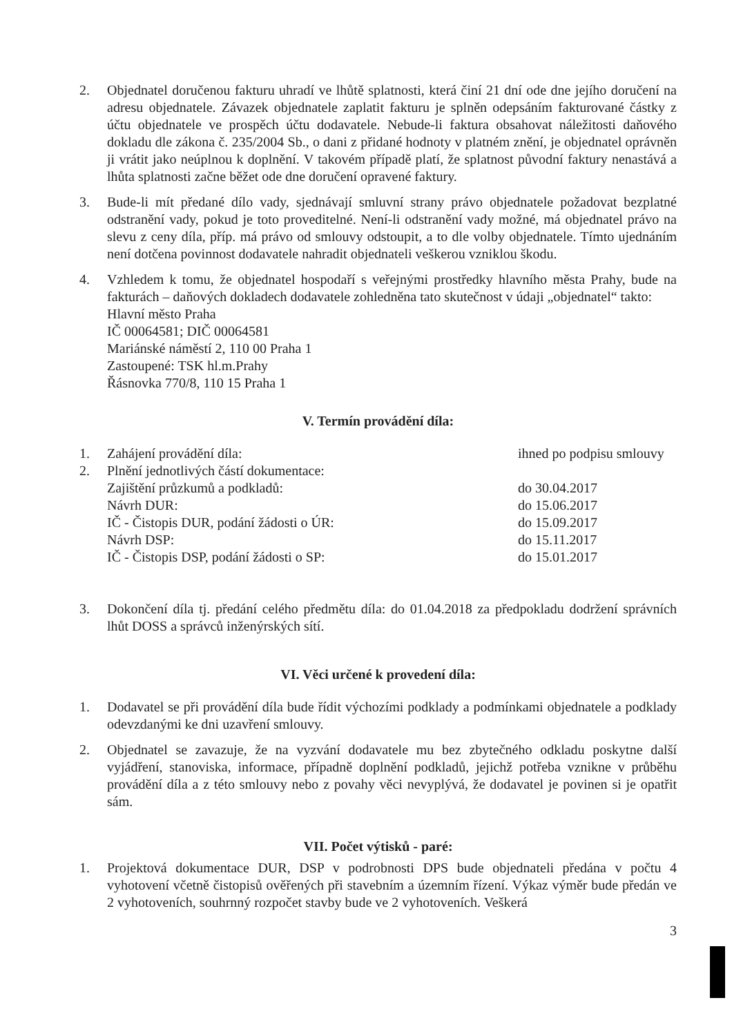2. Objednatel doručenou fakturu uhradí ve lhůtě splatnosti, která činí 21 dní ode dne jejího doručení na adresu objednatele. Závazek objednatele zaplatit fakturu je splněn odepsáním fakturované částky z účtu objednatele ve prospěch účtu dodavatele. Nebude-li faktura obsahovat náležitosti daňového dokladu dle zákona č. 235/2004 Sb., o dani z přidané hodnoty v platném znění, je objednatel oprávněn ji vrátit jako neúplnou k doplnění. V takovém případě platí, že splatnost původní faktury nenastává a lhůta splatnosti začne běžet ode dne doručení opravené faktury.
3. Bude-li mít předané dílo vady, sjednávají smluvní strany právo objednatele požadovat bezplatné odstranění vady, pokud je toto proveditelné. Není-li odstranění vady možné, má objednatel právo na slevu z ceny díla, příp. má právo od smlouvy odstoupit, a to dle volby objednatele. Tímto ujednáním není dotčena povinnost dodavatele nahradit objednateli veškerou vzniklou škodu.
4. Vzhledem k tomu, že objednatel hospodaří s veřejnými prostředky hlavního města Prahy, bude na fakturách – daňových dokladech dodavatele zohledněna tato skutečnost v údaji „objednatel“ takto:
Hlavní město Praha
IČ 00064581; DIČ 00064581
Mariánské náměstí 2, 110 00 Praha 1
Zastoupené: TSK hl.m.Prahy
Řásnovka 770/8, 110 15 Praha 1
V. Termín provádění díla:
1. Zahájení provádění díla: ihned po podpisu smlouvy
2. Plnění jednotlivých částí dokumentace:
Zajištění průzkumů a podkladů: do 30.04.2017
Návrh DUR: do 15.06.2017
IČ - Čistopis DUR, podání žádosti o ÚR: do 15.09.2017
Návrh DSP: do 15.11.2017
IČ - Čistopis DSP, podání žádosti o SP: do 15.01.2017
3. Dokončení díla tj. předání celého předmětu díla: do 01.04.2018 za předpokladu dodržení správních lhůt DOSS a správců inženýrských sítí.
VI. Věci určené k provedení díla:
1. Dodavatel se při provádění díla bude řídit výchozími podklady a podmínkami objednatele a podklady odevzdanými ke dni uzavření smlouvy.
2. Objednatel se zavazuje, že na vyzvání dodavatele mu bez zbytečného odkladu poskytne další vyjádření, stanoviska, informace, případně doplnění podkladů, jejichž potřeba vznikne v průběhu provádění díla a z této smlouvy nebo z povahy věci nevyplývá, že dodavatel je povinen si je opatřit sám.
VII. Počet výtisků - paré:
1. Projektová dokumentace DUR, DSP v podrobnosti DPS bude objednateli předána v počtu 4 vyhotovení včetně čistopisů ověřených při stavebním a územním řízení. Výkaz výměr bude předán ve 2 vyhotoveních, souhrnný rozpočet stavby bude ve 2 vyhotoveních. Veškerá
3